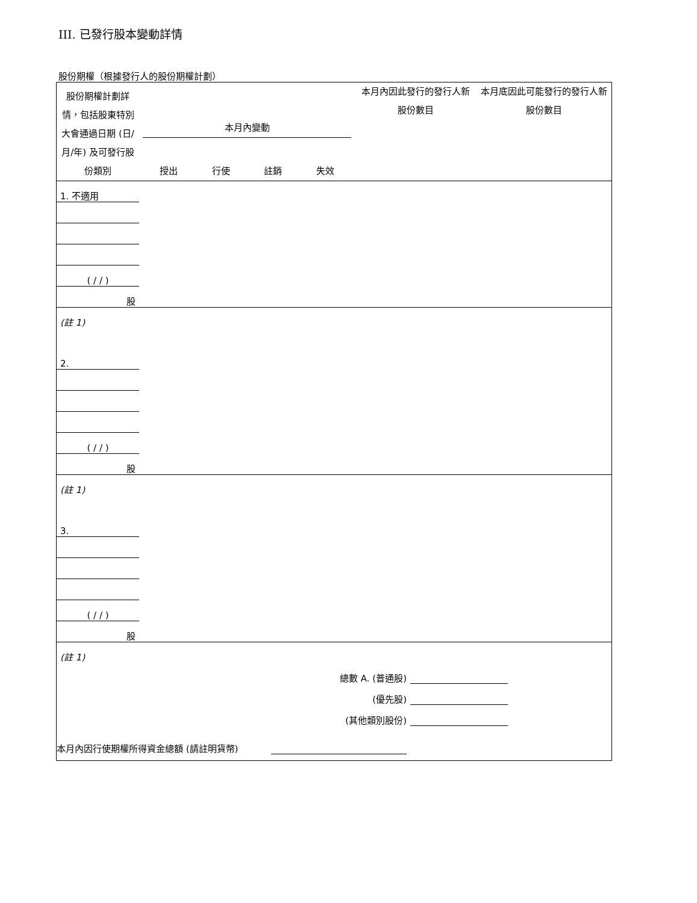III. 已發行股本變動詳情
股份期權（根據發行人的股份期權計劃）
| 股份期權計劃詳情，包括股東特別大會通過日期 (日/月/年) 及可發行股份類別 | 本月內變動 授出 行使 註銷 失效 | 本月內因此發行的發行人新股份數目 | 本月底因此可能發行的發行人新股份數目 |
| --- | --- | --- | --- |
| 1. 不適用 | | | | | | |
| ( / / ) | | | | | | |
| 股 | | | | | | |
| (註 1) | | | | | | |
| 2. | | | | | | |
| ( / / ) | | | | | | |
| 股 | | | | | | |
| (註 1) | | | | | | |
| 3. | | | | | | |
| ( / / ) | | | | | | |
| 股 | | | | | | |
| (註 1) | | | | | | |
| 總數 A. (普通股) | | | | | | |
| (優先股) | | | | | | |
| (其他類別股份) | | | | | | |
本月內因行使期權所得資金總額 (請註明貨幣)